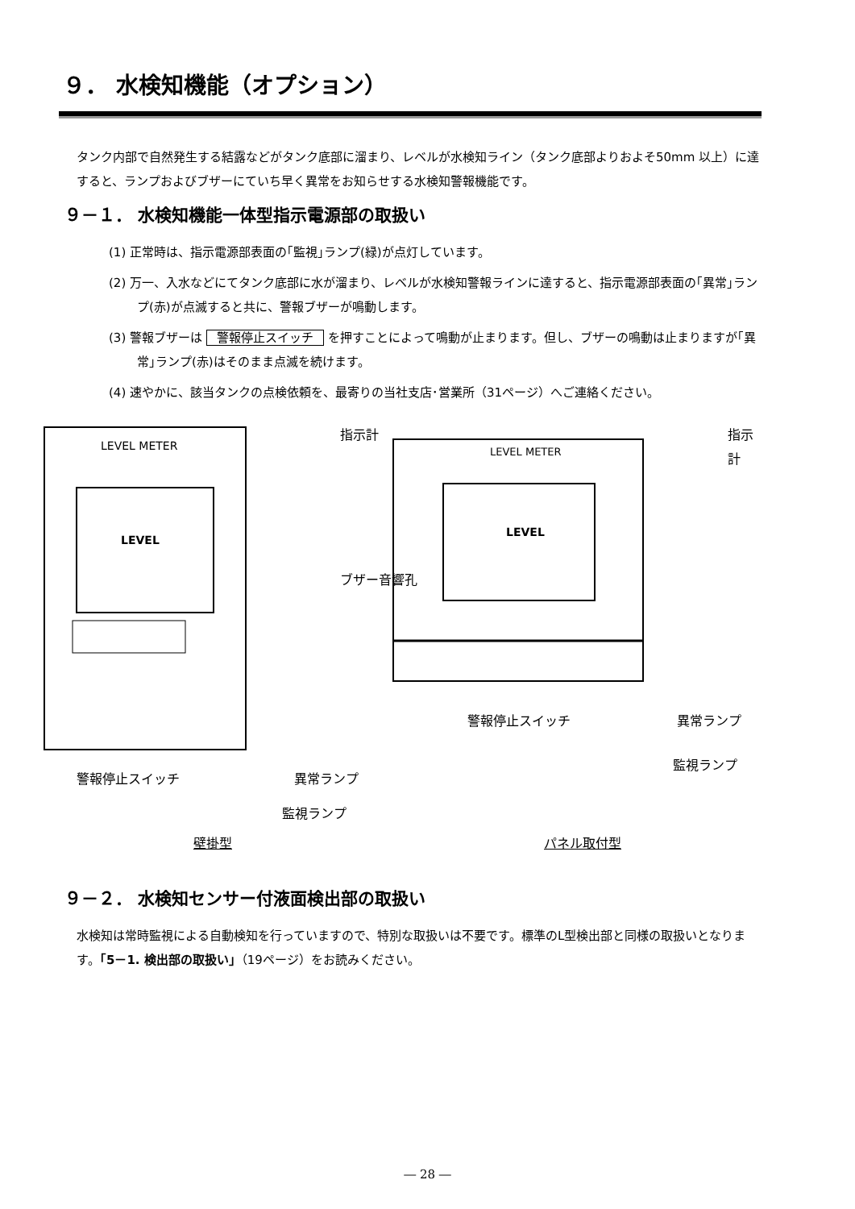９． 水検知機能（オプション）
タンク内部で自然発生する結露などがタンク底部に溜まり、レベルが水検知ライン（タンク底部よりおよそ50mm 以上）に達すると、ランプおよびブザーにていち早く異常をお知らせする水検知警報機能です。
９－１． 水検知機能一体型指示電源部の取扱い
(1) 正常時は、指示電源部表面の｢監視｣ランプ(緑)が点灯しています。
(2) 万一、入水などにてタンク底部に水が溜まり、レベルが水検知警報ラインに達すると、指示電源部表面の｢異常｣ランプ(赤)が点滅すると共に、警報ブザーが鳴動します。
(3) 警報ブザーは 警報停止スイッチ を押すことによって鳴動が止まります。但し、ブザーの鳴動は止まりますが｢異常｣ランプ(赤)はそのまま点滅を続けます。
(4) 速やかに、該当タンクの点検依頼を、最寄りの当社支店･営業所（31ページ）へご連絡ください。
LEVEL METER
LEVEL
LEVEL METER
LEVEL
指示計 指示計
ブザー音響孔
警報停止スイッチ 異常ランプ
監視ランプ
警報停止スイッチ 異常ランプ
監視ランプ
壁掛型 パネル取付型
９－２． 水検知センサー付液面検出部の取扱い
水検知は常時監視による自動検知を行っていますので、特別な取扱いは不要です。標準のL型検出部と同様の取扱いとなります。｢5－1. 検出部の取扱い｣（19ページ）をお読みください。
― 28 ―